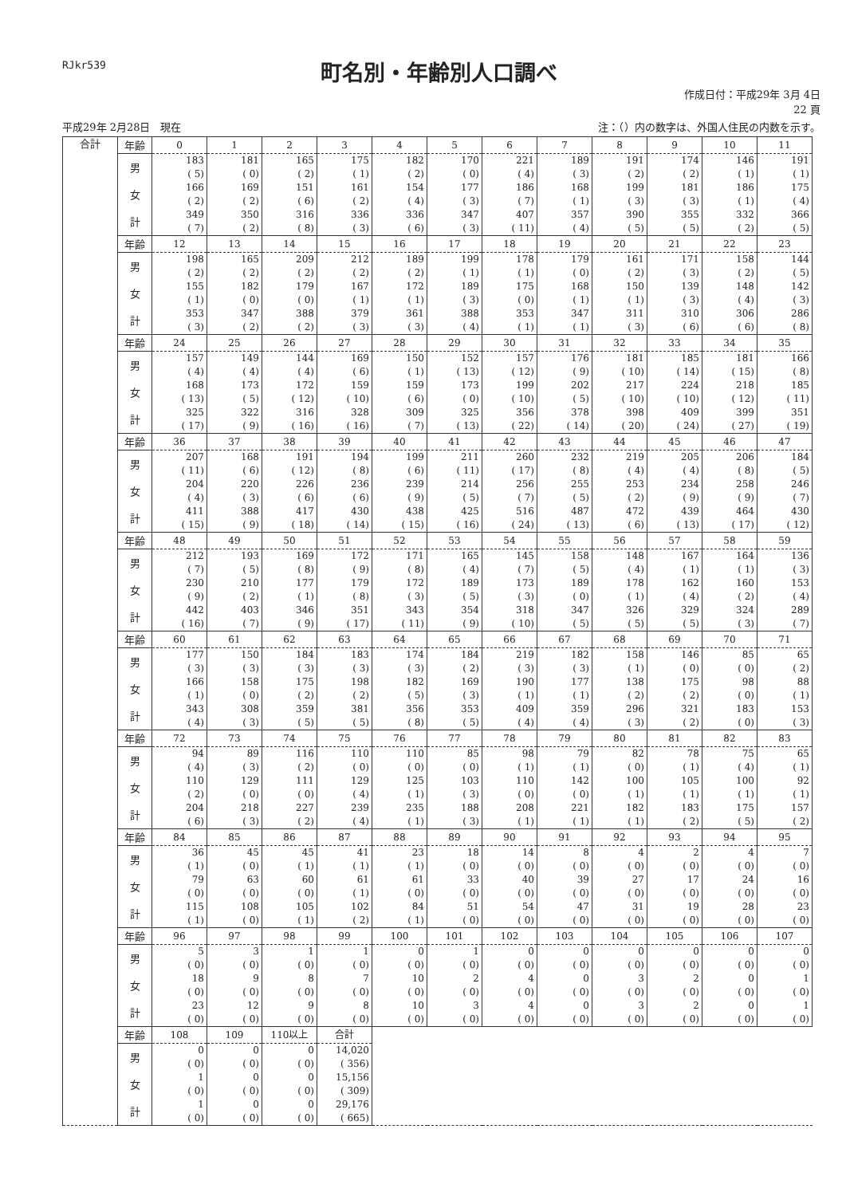RJkr539
町名別・年齢別人口調べ
作成日付：平成29年 3月 4日
22 頁
平成29年 2月28日　現在 注：（）内の数字は、外国人住民の内数を示す。
| 合計 | 年齢 | 0 | 1 | 2 | 3 | 4 | 5 | 6 | 7 | 8 | 9 | 10 | 11 |
| | 男 | 183 ( 5) | 181 ( 0) | 165 ( 2) | 175 ( 1) | 182 ( 2) | 170 ( 0) | 221 ( 4) | 189 ( 3) | 191 ( 2) | 174 ( 2) | 146 ( 1) | 191 ( 1) |
| | 女 | 166 ( 2) | 169 ( 2) | 151 ( 6) | 161 ( 2) | 154 ( 4) | 177 ( 3) | 186 ( 7) | 168 ( 1) | 199 ( 3) | 181 ( 3) | 186 ( 1) | 175 ( 4) |
| | 計 | 349 ( 7) | 350 ( 2) | 316 ( 8) | 336 ( 3) | 336 ( 6) | 347 ( 3) | 407 ( 11) | 357 ( 4) | 390 ( 5) | 355 ( 5) | 332 ( 2) | 366 ( 5) |
| | 年齢 | 12 | 13 | 14 | 15 | 16 | 17 | 18 | 19 | 20 | 21 | 22 | 23 |
| | 男 | 198 ( 2) | 165 ( 2) | 209 ( 2) | 212 ( 2) | 189 ( 2) | 199 ( 1) | 178 ( 1) | 179 ( 0) | 161 ( 2) | 171 ( 3) | 158 ( 2) | 144 ( 5) |
| | 女 | 155 ( 1) | 182 ( 0) | 179 ( 0) | 167 ( 1) | 172 ( 1) | 189 ( 3) | 175 ( 0) | 168 ( 1) | 150 ( 1) | 139 ( 3) | 148 ( 4) | 142 ( 3) |
| | 計 | 353 ( 3) | 347 ( 2) | 388 ( 2) | 379 ( 3) | 361 ( 3) | 388 ( 4) | 353 ( 1) | 347 ( 1) | 311 ( 3) | 310 ( 6) | 306 ( 6) | 286 ( 8) |
| | 年齢 | 24 | 25 | 26 | 27 | 28 | 29 | 30 | 31 | 32 | 33 | 34 | 35 |
| | 男 | 157 ( 4) | 149 ( 4) | 144 ( 4) | 169 ( 6) | 150 ( 1) | 152 ( 13) | 157 ( 12) | 176 ( 9) | 181 ( 10) | 185 ( 14) | 181 ( 15) | 166 ( 8) |
| | 女 | 168 ( 13) | 173 ( 5) | 172 ( 12) | 159 ( 10) | 159 ( 6) | 173 ( 0) | 199 ( 10) | 202 ( 5) | 217 ( 10) | 224 ( 10) | 218 ( 12) | 185 ( 11) |
| | 計 | 325 ( 17) | 322 ( 9) | 316 ( 16) | 328 ( 16) | 309 ( 7) | 325 ( 13) | 356 ( 22) | 378 ( 14) | 398 ( 20) | 409 ( 24) | 399 ( 27) | 351 ( 19) |
| | 年齢 | 36 | 37 | 38 | 39 | 40 | 41 | 42 | 43 | 44 | 45 | 46 | 47 |
| | 男 | 207 ( 11) | 168 ( 6) | 191 ( 12) | 194 ( 8) | 199 ( 6) | 211 ( 11) | 260 ( 17) | 232 ( 8) | 219 ( 4) | 205 ( 4) | 206 ( 8) | 184 ( 5) |
| | 女 | 204 ( 4) | 220 ( 3) | 226 ( 6) | 236 ( 6) | 239 ( 9) | 214 ( 5) | 256 ( 7) | 255 ( 5) | 253 ( 2) | 234 ( 9) | 258 ( 9) | 246 ( 7) |
| | 計 | 411 ( 15) | 388 ( 9) | 417 ( 18) | 430 ( 14) | 438 ( 15) | 425 ( 16) | 516 ( 24) | 487 ( 13) | 472 ( 6) | 439 ( 13) | 464 ( 17) | 430 ( 12) |
| | 年齢 | 48 | 49 | 50 | 51 | 52 | 53 | 54 | 55 | 56 | 57 | 58 | 59 |
| | 男 | 212 ( 7) | 193 ( 5) | 169 ( 8) | 172 ( 9) | 171 ( 8) | 165 ( 4) | 145 ( 7) | 158 ( 5) | 148 ( 4) | 167 ( 1) | 164 ( 1) | 136 ( 3) |
| | 女 | 230 ( 9) | 210 ( 2) | 177 ( 1) | 179 ( 8) | 172 ( 3) | 189 ( 5) | 173 ( 3) | 189 ( 0) | 178 ( 1) | 162 ( 4) | 160 ( 2) | 153 ( 4) |
| | 計 | 442 ( 16) | 403 ( 7) | 346 ( 9) | 351 ( 17) | 343 ( 11) | 354 ( 9) | 318 ( 10) | 347 ( 5) | 326 ( 5) | 329 ( 5) | 324 ( 3) | 289 ( 7) |
| | 年齢 | 60 | 61 | 62 | 63 | 64 | 65 | 66 | 67 | 68 | 69 | 70 | 71 |
| | 男 | 177 ( 3) | 150 ( 3) | 184 ( 3) | 183 ( 3) | 174 ( 3) | 184 ( 2) | 219 ( 3) | 182 ( 3) | 158 ( 1) | 146 ( 0) | 85 ( 0) | 65 ( 2) |
| | 女 | 166 ( 1) | 158 ( 0) | 175 ( 2) | 198 ( 2) | 182 ( 5) | 169 ( 3) | 190 ( 1) | 177 ( 1) | 138 ( 2) | 175 ( 2) | 98 ( 0) | 88 ( 1) |
| | 計 | 343 ( 4) | 308 ( 3) | 359 ( 5) | 381 ( 5) | 356 ( 8) | 353 ( 5) | 409 ( 4) | 359 ( 4) | 296 ( 3) | 321 ( 2) | 183 ( 0) | 153 ( 3) |
| | 年齢 | 72 | 73 | 74 | 75 | 76 | 77 | 78 | 79 | 80 | 81 | 82 | 83 |
| | 男 | 94 ( 4) | 89 ( 3) | 116 ( 2) | 110 ( 0) | 110 ( 0) | 85 ( 0) | 98 ( 1) | 79 ( 1) | 82 ( 0) | 78 ( 1) | 75 ( 4) | 65 ( 1) |
| | 女 | 110 ( 2) | 129 ( 0) | 111 ( 0) | 129 ( 4) | 125 ( 1) | 103 ( 3) | 110 ( 0) | 142 ( 0) | 100 ( 1) | 105 ( 1) | 100 ( 1) | 92 ( 1) |
| | 計 | 204 ( 6) | 218 ( 3) | 227 ( 2) | 239 ( 4) | 235 ( 1) | 188 ( 3) | 208 ( 1) | 221 ( 1) | 182 ( 1) | 183 ( 2) | 175 ( 5) | 157 ( 2) |
| | 年齢 | 84 | 85 | 86 | 87 | 88 | 89 | 90 | 91 | 92 | 93 | 94 | 95 |
| | 男 | 36 ( 1) | 45 ( 0) | 45 ( 1) | 41 ( 1) | 23 ( 1) | 18 ( 0) | 14 ( 0) | 8 ( 0) | 4 ( 0) | 2 ( 0) | 4 ( 0) | 7 ( 0) |
| | 女 | 79 ( 0) | 63 ( 0) | 60 ( 0) | 61 ( 1) | 61 ( 0) | 33 ( 0) | 40 ( 0) | 39 ( 0) | 27 ( 0) | 17 ( 0) | 24 ( 0) | 16 ( 0) |
| | 計 | 115 ( 1) | 108 ( 0) | 105 ( 1) | 102 ( 2) | 84 ( 1) | 51 ( 0) | 54 ( 0) | 47 ( 0) | 31 ( 0) | 19 ( 0) | 28 ( 0) | 23 ( 0) |
| | 年齢 | 96 | 97 | 98 | 99 | 100 | 101 | 102 | 103 | 104 | 105 | 106 | 107 |
| | 男 | 5 ( 0) | 3 ( 0) | 1 ( 0) | 1 ( 0) | 0 ( 0) | 1 ( 0) | 0 ( 0) | 0 ( 0) | 0 ( 0) | 0 ( 0) | 0 ( 0) | 0 ( 0) |
| | 女 | 18 ( 0) | 9 ( 0) | 8 ( 0) | 7 ( 0) | 10 ( 0) | 2 ( 0) | 4 ( 0) | 0 ( 0) | 3 ( 0) | 2 ( 0) | 0 ( 0) | 1 ( 0) |
| | 計 | 23 ( 0) | 12 ( 0) | 9 ( 0) | 8 ( 0) | 10 ( 0) | 3 ( 0) | 4 ( 0) | 0 ( 0) | 3 ( 0) | 2 ( 0) | 0 ( 0) | 1 ( 0) |
| | 年齢 | 108 | 109 | 110以上 | 合計 | | | | | | | | |
| | 男 | 0 ( 0) | 0 ( 0) | 0 ( 0) | 14,020 ( 356) | | | | | | | | |
| | 女 | 1 ( 0) | 0 ( 0) | 0 ( 0) | 15,156 ( 309) | | | | | | | | |
| | 計 | 1 ( 0) | 0 ( 0) | 0 ( 0) | 29,176 ( 665) | | | | | | | | |